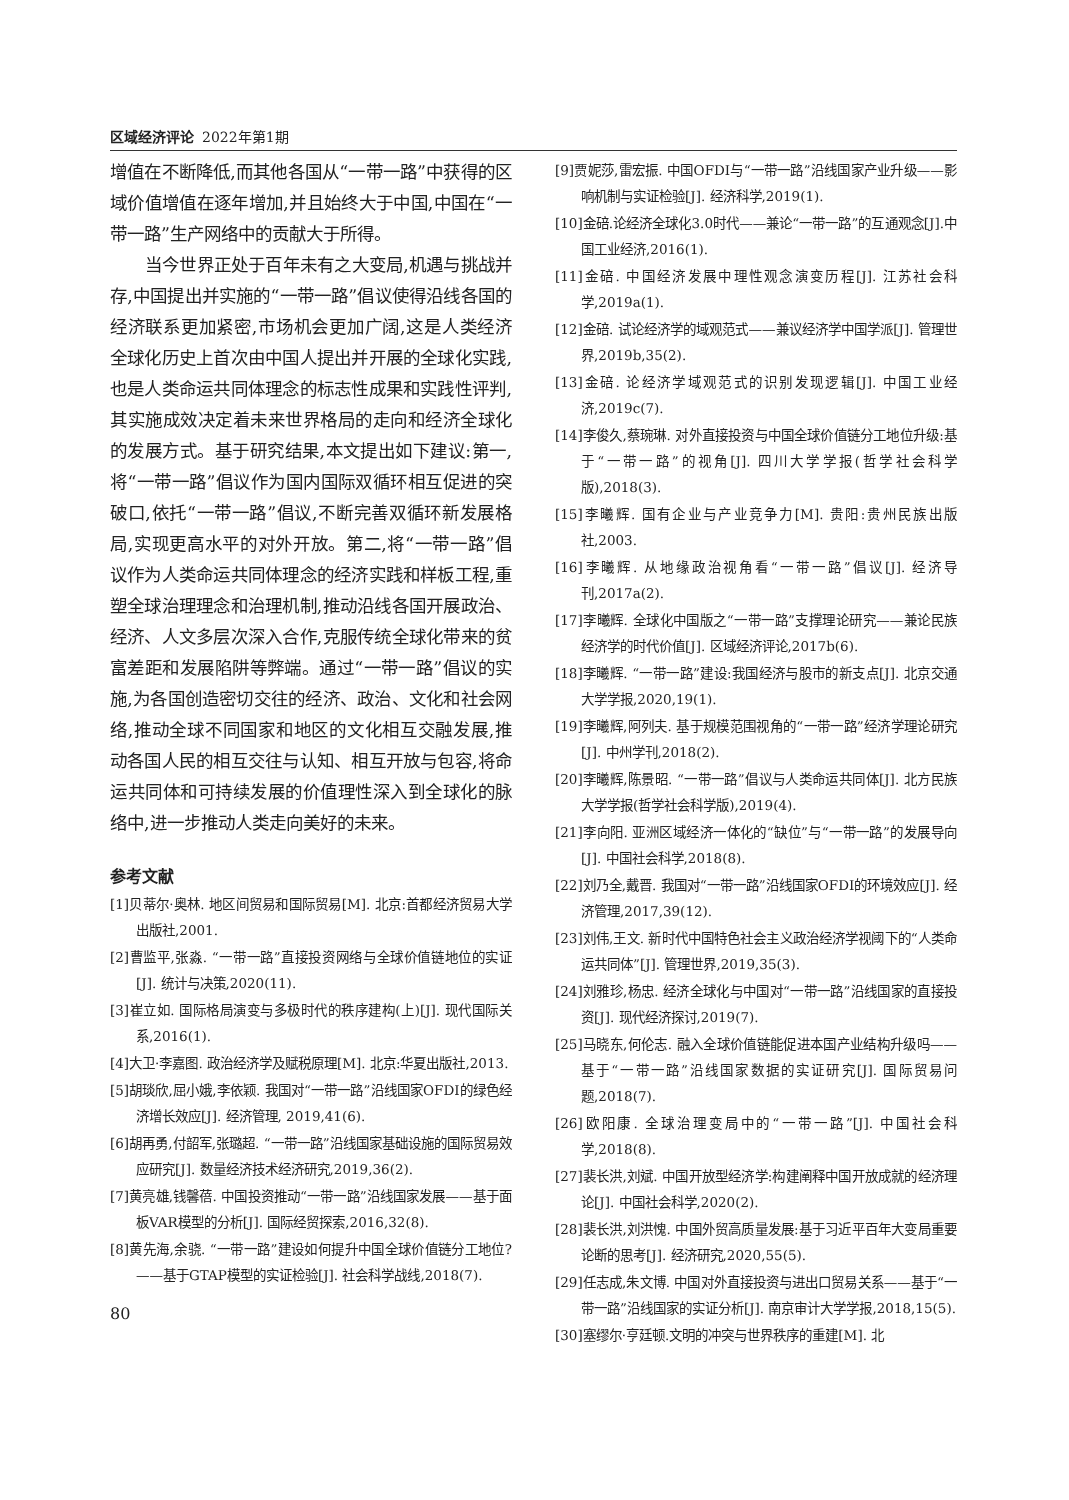区域经济评论 2022年第1期
增值在不断降低,而其他各国从“一带一路”中获得的区域价值增值在逐年增加,并且始终大于中国,中国在“一带一路”生产网络中的贡献大于所得。
当今世界正处于百年未有之大变局,机遇与挑战并存,中国提出并实施的“一带一路”倡议使得沿线各国的经济联系更加紧密,市场机会更加广阔,这是人类经济全球化历史上首次由中国人提出并开展的全球化实践,也是人类命运共同体理念的标志性成果和实践性评判,其实施成效决定着未来世界格局的走向和经济全球化的发展方式。基于研究结果,本文提出如下建议:第一,将“一带一路”倡议作为国内国际双循环相互促进的突破口,依托“一带一路”倡议,不断完善双循环新发展格局,实现更高水平的对外开放。第二,将“一带一路”倡议作为人类命运共同体理念的经济实践和样板工程,重塑全球治理理念和治理机制,推动沿线各国开展政治、经济、人文多层次深入合作,克服传统全球化带来的贫富差距和发展陷阱等弊端。通过“一带一路”倡议的实施,为各国创造密切交往的经济、政治、文化和社会网络,推动全球不同国家和地区的文化相互交融发展,推动各国人民的相互交往与认知、相互开放与包容,将命运共同体和可持续发展的价值理性深入到全球化的脉络中,进一步推动人类走向美好的未来。
参考文献
[1]贝蒂尔·奥林. 地区间贸易和国际贸易[M]. 北京:首都经济贸易大学出版社,2001.
[2]曹监平,张淼. “一带一路”直接投资网络与全球价值链地位的实证[J]. 统计与决策,2020(11).
[3]崔立如. 国际格局演变与多极时代的秩序建构(上)[J]. 现代国际关系,2016(1).
[4]大卫·李嘉图. 政治经济学及赋税原理[M]. 北京:华夏出版社,2013.
[5]胡琰欣,屈小娥,李依颖. 我国对“一带一路”沿线国家OFDI的绿色经济增长效应[J]. 经济管理, 2019,41(6).
[6]胡再勇,付韶军,张璐超. “一带一路”沿线国家基础设施的国际贸易效应研究[J]. 数量经济技术经济研究,2019,36(2).
[7]黄亮雄,钱馨蓓. 中国投资推动“一带一路”沿线国家发展——基于面板VAR模型的分析[J]. 国际经贸探索,2016,32(8).
[8]黄先海,余骁. “一带一路”建设如何提升中国全球价值链分工地位?——基于GTAP模型的实证检验[J]. 社会科学战线,2018(7).
80
[9]贾妮莎,雷宏振. 中国OFDI与“一带一路”沿线国家产业升级——影响机制与实证检验[J]. 经济科学,2019(1).
[10]金碚.论经济全球化3.0时代——兼论“一带一路”的互通观念[J].中国工业经济,2016(1).
[11]金碚. 中国经济发展中理性观念演变历程[J]. 江苏社会科学,2019a(1).
[12]金碚. 试论经济学的域观范式——兼议经济学中国学派[J]. 管理世界,2019b,35(2).
[13]金碚. 论经济学域观范式的识别发现逻辑[J]. 中国工业经济,2019c(7).
[14]李俊久,蔡琬琳. 对外直接投资与中国全球价值链分工地位升级:基于“一带一路”的视角[J]. 四川大学学报(哲学社会科学版),2018(3).
[15]李曦辉. 国有企业与产业竞争力[M]. 贵阳:贵州民族出版社,2003.
[16]李曦辉. 从地缘政治视角看“一带一路”倡议[J]. 经济导刊,2017a(2).
[17]李曦辉. 全球化中国版之“一带一路”支撑理论研究——兼论民族经济学的时代价值[J]. 区域经济评论,2017b(6).
[18]李曦辉. “一带一路”建设:我国经济与股市的新支点[J]. 北京交通大学学报,2020,19(1).
[19]李曦辉,阿列夫. 基于规模范围视角的“一带一路”经济学理论研究[J]. 中州学刊,2018(2).
[20]李曦辉,陈景昭. “一带一路”倡议与人类命运共同体[J]. 北方民族大学学报(哲学社会科学版),2019(4).
[21]李向阳. 亚洲区域经济一体化的“缺位”与“一带一路”的发展导向[J]. 中国社会科学,2018(8).
[22]刘乃全,戴晋. 我国对“一带一路”沿线国家OFDI的环境效应[J]. 经济管理,2017,39(12).
[23]刘伟,王文. 新时代中国特色社会主义政治经济学视阈下的“人类命运共同体”[J]. 管理世界,2019,35(3).
[24]刘雅珍,杨忠. 经济全球化与中国对“一带一路”沿线国家的直接投资[J]. 现代经济探讨,2019(7).
[25]马晓东,何伦志. 融入全球价值链能促进本国产业结构升级吗——基于“一带一路”沿线国家数据的实证研究[J]. 国际贸易问题,2018(7).
[26]欧阳康. 全球治理变局中的“一带一路”[J]. 中国社会科学,2018(8).
[27]裴长洪,刘斌. 中国开放型经济学:构建阐释中国开放成就的经济理论[J]. 中国社会科学,2020(2).
[28]裴长洪,刘洪愧. 中国外贸高质量发展:基于习近平百年大变局重要论断的思考[J]. 经济研究,2020,55(5).
[29]任志成,朱文博. 中国对外直接投资与进出口贸易关系——基于“一带一路”沿线国家的实证分析[J]. 南京审计大学学报,2018,15(5).
[30]塞缪尔·亨廷顿.文明的冲突与世界秩序的重建[M]. 北